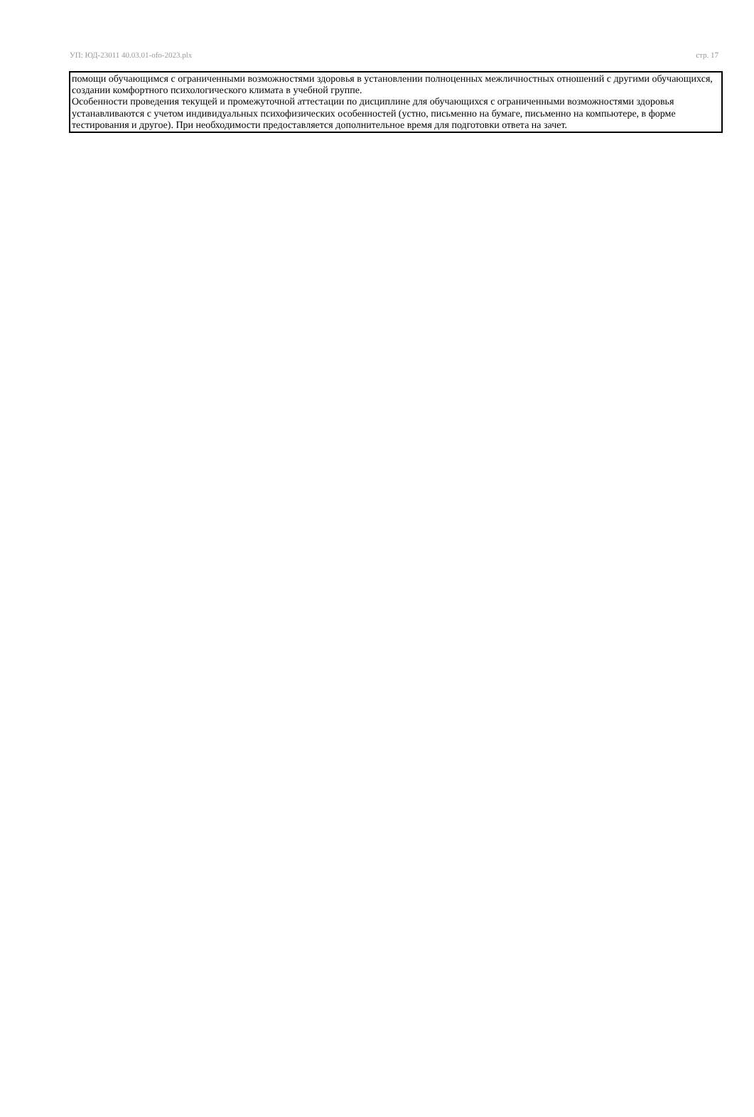УП: ЮД-23011 40.03.01-ofo-2023.plx стр. 17
помощи обучающимся с ограниченными возможностями здоровья в установлении полноценных межличностных отношений с другими обучающихся, создании комфортного психологического климата в учебной группе.
Особенности проведения текущей и промежуточной аттестации по дисциплине для обучающихся с ограниченными возможностями здоровья устанавливаются с учетом индивидуальных психофизических особенностей (устно, письменно на бумаге, письменно на компьютере, в форме тестирования и другое). При необходимости предоставляется дополнительное время для подготовки ответа на зачет.